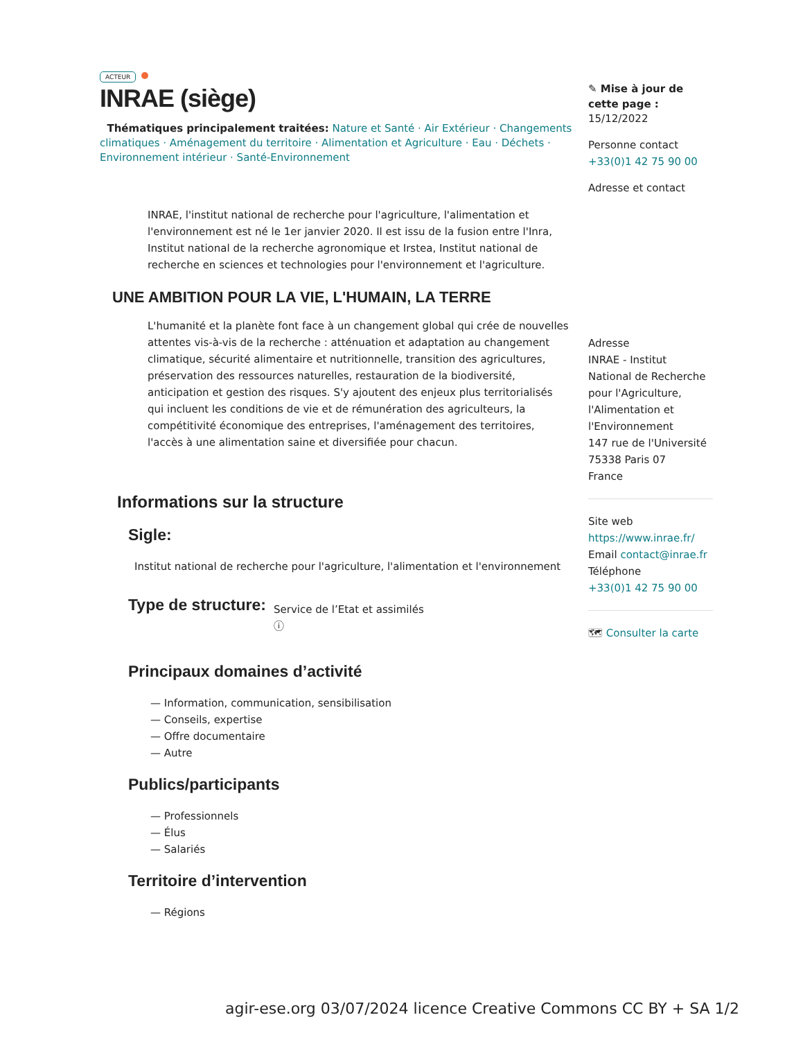ACTEUR
INRAE (siège)
Thématiques principalement traitées: Nature et Santé · Air Extérieur · Changements climatiques · Aménagement du territoire · Alimentation et Agriculture · Eau · Déchets · Environnement intérieur · Santé-Environnement
INRAE, l'institut national de recherche pour l'agriculture, l'alimentation et l'environnement est né le 1er janvier 2020. Il est issu de la fusion entre l'Inra, Institut national de la recherche agronomique et Irstea, Institut national de recherche en sciences et technologies pour l'environnement et l'agriculture.
UNE AMBITION POUR LA VIE, L'HUMAIN, LA TERRE
L'humanité et la planète font face à un changement global qui crée de nouvelles attentes vis-à-vis de la recherche : atténuation et adaptation au changement climatique, sécurité alimentaire et nutritionnelle, transition des agricultures, préservation des ressources naturelles, restauration de la biodiversité, anticipation et gestion des risques. S'y ajoutent des enjeux plus territorialisés qui incluent les conditions de vie et de rémunération des agriculteurs, la compétitivité économique des entreprises, l'aménagement des territoires, l'accès à une alimentation saine et diversifiée pour chacun.
Informations sur la structure
Sigle:
Institut national de recherche pour l'agriculture, l'alimentation et l'environnement
Type de structure:
Service de l’Etat et assimilés
ⓘ
Principaux domaines d’activité
— Information, communication, sensibilisation
— Conseils, expertise
— Offre documentaire
— Autre
Publics/participants
— Professionnels
— Élus
— Salariés
Territoire d’intervention
— Régions
✎ Mise à jour de cette page :
15/12/2022
Personne contact
+33(0)1 42 75 90 00
Adresse et contact
Adresse
INRAE - Institut National de Recherche pour l'Agriculture, l'Alimentation et l'Environnement
147 rue de l'Université
75338 Paris 07
France
Site web
https://www.inrae.fr/
Email contact@inrae.fr
Téléphone
+33(0)1 42 75 90 00
🗺 Consulter la carte
agir-ese.org 03/07/2024 licence Creative Commons CC BY + SA 1/2